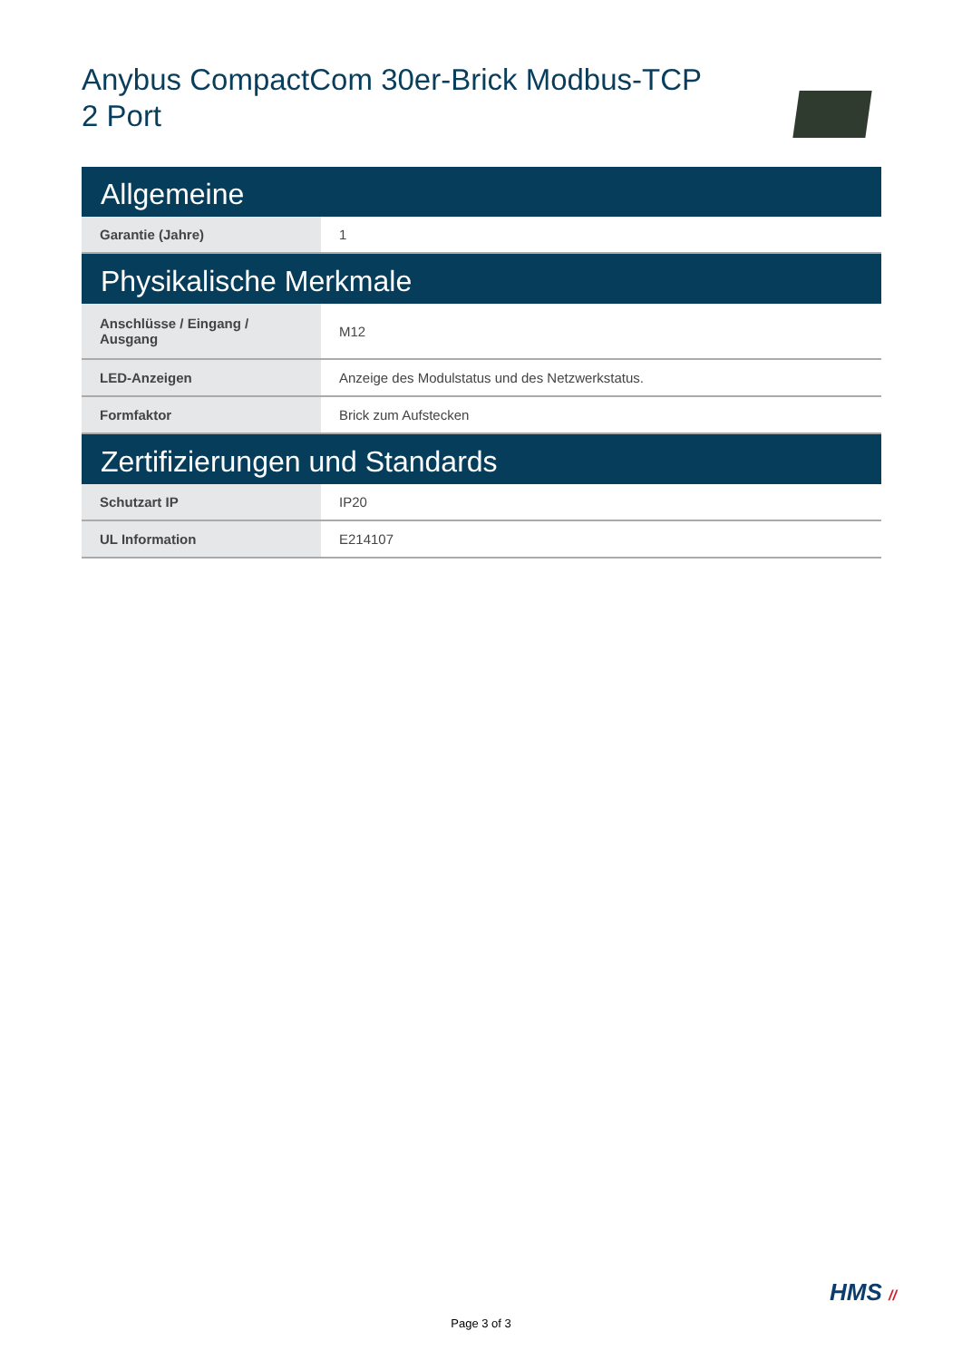Anybus CompactCom 30er-Brick Modbus-TCP
2 Port
| Allgemeine | |
| --- | --- |
| Garantie (Jahre) | 1 |
| Physikalische Merkmale | |
| Anschlüsse / Eingang / Ausgang | M12 |
| LED-Anzeigen | Anzeige des Modulstatus und des Netzwerkstatus. |
| Formfaktor | Brick zum Aufstecken |
| Zertifizierungen und Standards | |
| Schutzart IP | IP20 |
| UL Information | E214107 |
HMS //
Page 3 of 3